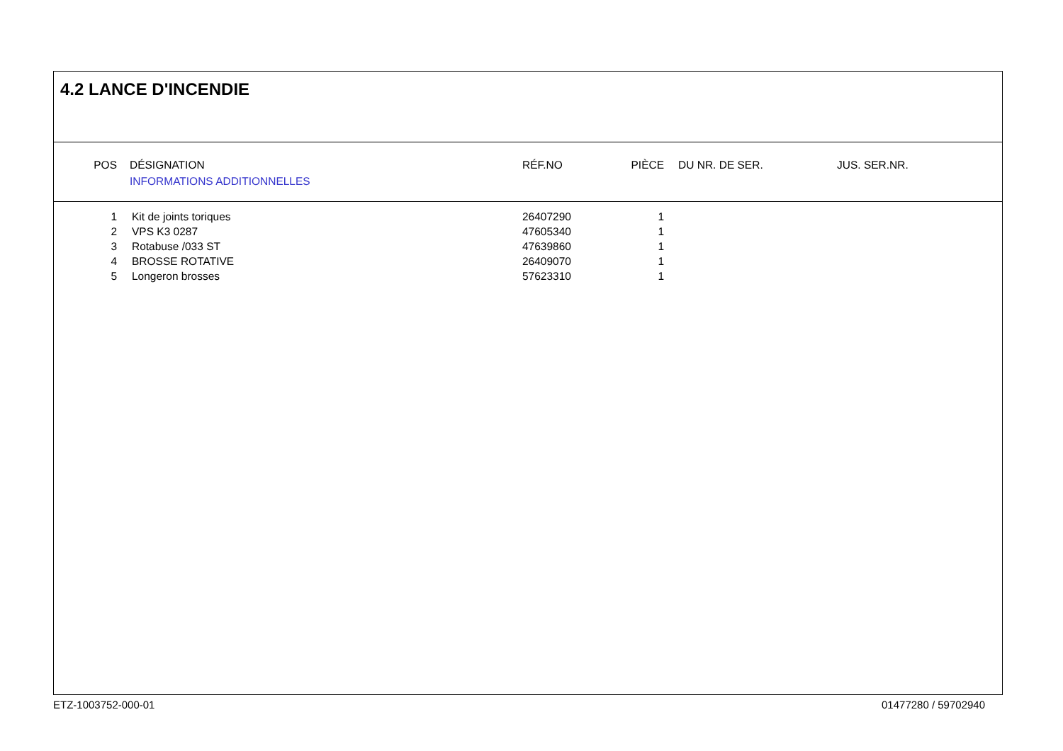4.2 LANCE D'INCENDIE
| POS | DÉSIGNATION INFORMATIONS ADDITIONNELLES | RÉF.NO | PIÈCE | DU NR. DE SER. | JUS. SER.NR. |
| --- | --- | --- | --- | --- | --- |
| 1 | Kit de joints toriques | 26407290 | 1 |
| 2 | VPS K3 0287 | 47605340 | 1 |
| 3 | Rotabuse /033 ST | 47639860 | 1 |
| 4 | BROSSE ROTATIVE | 26409070 | 1 |
| 5 | Longeron brosses | 57623310 | 1 |
ETZ-1003752-000-01 01477280 / 59702940